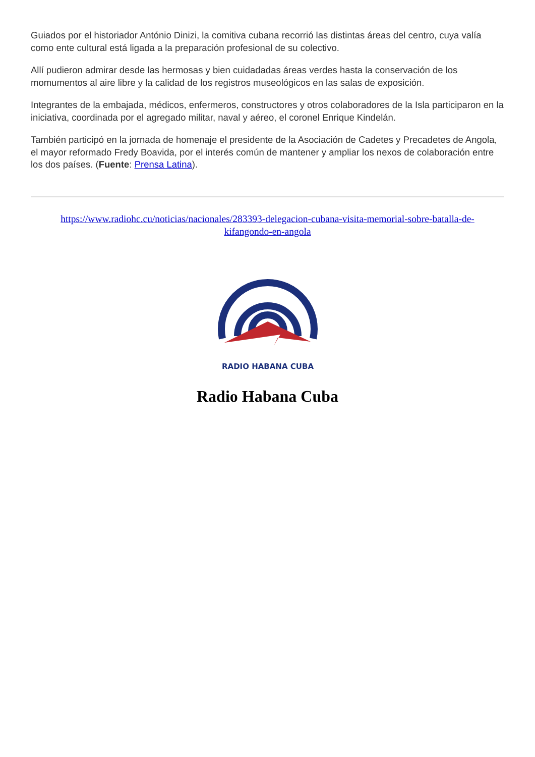Guiados por el historiador António Dinizi, la comitiva cubana recorrió las distintas áreas del centro, cuya valía como ente cultural está ligada a la preparación profesional de su colectivo.
Allí pudieron admirar desde las hermosas y bien cuidadadas áreas verdes hasta la conservación de los momumentos al aire libre y la calidad de los registros museológicos en las salas de exposición.
Integrantes de la embajada, médicos, enfermeros, constructores y otros colaboradores de la Isla participaron en la iniciativa, coordinada por el agregado militar, naval y aéreo, el coronel Enrique Kindelán.
También participó en la jornada de homenaje el presidente de la Asociación de Cadetes y Precadetes de Angola, el mayor reformado Fredy Boavida, por el interés común de mantener y ampliar los nexos de colaboración entre los dos países. (Fuente: Prensa Latina).
https://www.radiohc.cu/noticias/nacionales/283393-delegacion-cubana-visita-memorial-sobre-batalla-de-kifangondo-en-angola
RADIO HABANA CUBA
Radio Habana Cuba